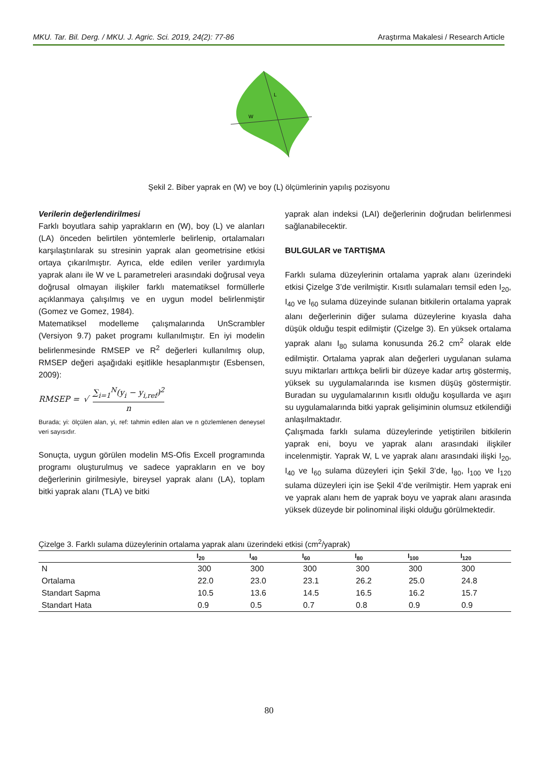MKU. Tar. Bil. Derg. / MKU. J. Agric. Sci. 2019, 24(2): 77-86 Araştırma Makalesi / Research Article
L
W
Şekil 2. Biber yaprak en (W) ve boy (L) ölçümlerinin yapılış pozisyonu
Verilerin değerlendirilmesi
Farklı boyutlara sahip yaprakların en (W), boy (L) ve alanları (LA) önceden belirtilen yöntemlerle belirlenip, ortalamaları karşılaştırılarak su stresinin yaprak alan geometrisine etkisi ortaya çıkarılmıştır. Ayrıca, elde edilen veriler yardımıyla yaprak alanı ile W ve L parametreleri arasındaki doğrusal veya doğrusal olmayan ilişkiler farklı matematiksel formüllerle açıklanmaya çalışılmış ve en uygun model belirlenmiştir (Gomez ve Gomez, 1984).
Matematiksel modelleme çalışmalarında UnScrambler (Versiyon 9.7) paket programı kullanılmıştır. En iyi modelin belirlenmesinde RMSEP ve R<sup>2</sup> değerleri kullanılmış olup, RMSEP değeri aşağıdaki eşitlikle hesaplanmıştır (Esbensen, 2009):
RMSEP = √ ∑<sub>i=1</sub><sup>N</sup>(y<sub>i</sub> − y<sub>i,ref</sub>)<sup>2</sup>
n
Burada; yi: ölçülen alan, yi, ref: tahmin edilen alan ve n gözlemlenen deneysel veri sayısıdır.
Sonuçta, uygun görülen modelin MS-Ofis Excell programında programı oluşturulmuş ve sadece yaprakların en ve boy değerlerinin girilmesiyle, bireysel yaprak alanı (LA), toplam bitki yaprak alanı (TLA) ve bitki
yaprak alan indeksi (LAI) değerlerinin doğrudan belirlenmesi sağlanabilecektir.
BULGULAR ve TARTIŞMA
Farklı sulama düzeylerinin ortalama yaprak alanı üzerindeki etkisi Çizelge 3’de verilmiştir. Kısıtlı sulamaları temsil eden I<sub>20</sub>, I<sub>40</sub> ve I<sub>60</sub> sulama düzeyinde sulanan bitkilerin ortalama yaprak alanı değerlerinin diğer sulama düzeylerine kıyasla daha düşük olduğu tespit edilmiştir (Çizelge 3). En yüksek ortalama yaprak alanı I<sub>80</sub> sulama konusunda 26.2 cm<sup>2</sup> olarak elde edilmiştir. Ortalama yaprak alan değerleri uygulanan sulama suyu miktarları arttıkça belirli bir düzeye kadar artış göstermiş, yüksek su uygulamalarında ise kısmen düşüş göstermiştir. Buradan su uygulamalarının kısıtlı olduğu koşullarda ve aşırı su uygulamalarında bitki yaprak gelişiminin olumsuz etkilendiği anlaşılmaktadır.
Çalışmada farklı sulama düzeylerinde yetiştirilen bitkilerin yaprak eni, boyu ve yaprak alanı arasındaki ilişkiler incelenmiştir. Yaprak W, L ve yaprak alanı arasındaki ilişki I<sub>20</sub>, I<sub>40</sub> ve I<sub>60</sub> sulama düzeyleri için Şekil 3’de, I<sub>80</sub>, I<sub>100</sub> ve I<sub>120</sub> sulama düzeyleri için ise Şekil 4’de verilmiştir. Hem yaprak eni ve yaprak alanı hem de yaprak boyu ve yaprak alanı arasında yüksek düzeyde bir polinominal ilişki olduğu görülmektedir.
Çizelge 3. Farklı sulama düzeylerinin ortalama yaprak alanı üzerindeki etkisi (cm<sup>2</sup>/yaprak)
| | I<sub>20</sub> | I<sub>40</sub> | I<sub>60</sub> | I<sub>80</sub> | I<sub>100</sub> | I<sub>120</sub> |
| --- | --- | --- | --- | --- | --- | --- |
| N | 300 | 300 | 300 | 300 | 300 | 300 |
| Ortalama | 22.0 | 23.0 | 23.1 | 26.2 | 25.0 | 24.8 |
| Standart Sapma | 10.5 | 13.6 | 14.5 | 16.5 | 16.2 | 15.7 |
| Standart Hata | 0.9 | 0.5 | 0.7 | 0.8 | 0.9 | 0.9 |
80